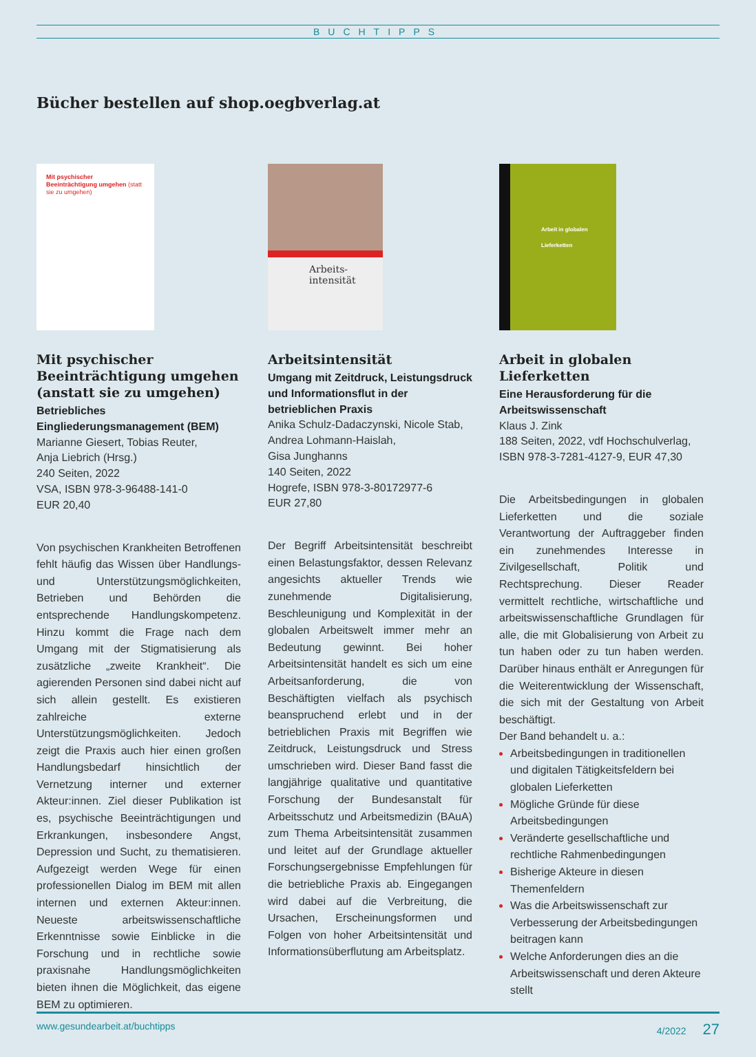BUCHTIPPS
Bücher bestellen auf shop.oegbverlag.at
Mit psychischer Beeinträchtigung umgehen (statt sie zu umgehen)
Mit psychischer Beeinträchtigung umgehen (anstatt sie zu umgehen)
Betriebliches Eingliederungsmanagement (BEM)
Marianne Giesert, Tobias Reuter,
Anja Liebrich (Hrsg.)
240 Seiten, 2022
VSA, ISBN 978-3-96488-141-0
EUR 20,40
Von psychischen Krankheiten Betroffenen fehlt häufig das Wissen über Handlungs- und Unterstützungsmöglichkeiten, Betrieben und Behörden die entsprechende Handlungskompetenz. Hinzu kommt die Frage nach dem Umgang mit der Stigmatisierung als zusätzliche „zweite Krankheit“. Die agierenden Personen sind dabei nicht auf sich allein gestellt. Es existieren zahlreiche externe Unterstützungsmöglichkeiten. Jedoch zeigt die Praxis auch hier einen großen Handlungsbedarf hinsichtlich der Vernetzung interner und externer Akteur:innen. Ziel dieser Publikation ist es, psychische Beeinträchtigungen und Erkrankungen, insbesondere Angst, Depression und Sucht, zu thematisieren. Aufgezeigt werden Wege für einen professionellen Dialog im BEM mit allen internen und externen Akteur:innen. Neueste arbeitswissenschaftliche Erkenntnisse sowie Einblicke in die Forschung und in rechtliche sowie praxisnahe Handlungsmöglichkeiten bieten ihnen die Möglichkeit, das eigene BEM zu optimieren.
Arbeits-
intensität
Arbeitsintensität
Umgang mit Zeitdruck, Leistungsdruck und Informationsflut in der betrieblichen Praxis
Anika Schulz-Dadaczynski, Nicole Stab, Andrea Lohmann-Haislah,
Gisa Junghanns
140 Seiten, 2022
Hogrefe, ISBN 978-3-80172977-6
EUR 27,80
Der Begriff Arbeitsintensität beschreibt einen Belastungsfaktor, dessen Relevanz angesichts aktueller Trends wie zunehmende Digitalisierung, Beschleunigung und Komplexität in der globalen Arbeitswelt immer mehr an Bedeutung gewinnt. Bei hoher Arbeitsintensität handelt es sich um eine Arbeitsanforderung, die von Beschäftigten vielfach als psychisch beanspruchend erlebt und in der betrieblichen Praxis mit Begriffen wie Zeitdruck, Leistungsdruck und Stress umschrieben wird. Dieser Band fasst die langjährige qualitative und quantitative Forschung der Bundesanstalt für Arbeitsschutz und Arbeitsmedizin (BAuA) zum Thema Arbeitsintensität zusammen und leitet auf der Grundlage aktueller Forschungsergebnisse Empfehlungen für die betriebliche Praxis ab. Eingegangen wird dabei auf die Verbreitung, die Ursachen, Erscheinungsformen und Folgen von hoher Arbeitsintensität und Informationsüberflutung am Arbeitsplatz.
Arbeit in globalen Lieferketten
Arbeit in globalen Lieferketten
Eine Herausforderung für die Arbeitswissenschaft
Klaus J. Zink
188 Seiten, 2022, vdf Hochschulverlag, ISBN 978-3-7281-4127-9, EUR 47,30
Die Arbeitsbedingungen in globalen Lieferketten und die soziale Verantwortung der Auftraggeber finden ein zunehmendes Interesse in Zivilgesellschaft, Politik und Rechtsprechung. Dieser Reader vermittelt rechtliche, wirtschaftliche und arbeitswissenschaftliche Grundlagen für alle, die mit Globalisierung von Arbeit zu tun haben oder zu tun haben werden. Darüber hinaus enthält er Anregungen für die Weiterentwicklung der Wissenschaft, die sich mit der Gestaltung von Arbeit beschäftigt.
Der Band behandelt u. a.:
Arbeitsbedingungen in traditionellen und digitalen Tätigkeitsfeldern bei globalen Lieferketten
Mögliche Gründe für diese Arbeitsbedingungen
Veränderte gesellschaftliche und rechtliche Rahmenbedingungen
Bisherige Akteure in diesen Themenfeldern
Was die Arbeitswissenschaft zur Verbesserung der Arbeitsbedingungen beitragen kann
Welche Anforderungen dies an die Arbeitswissenschaft und deren Akteure stellt
www.gesundearbeit.at/buchtipps 4/2022 27